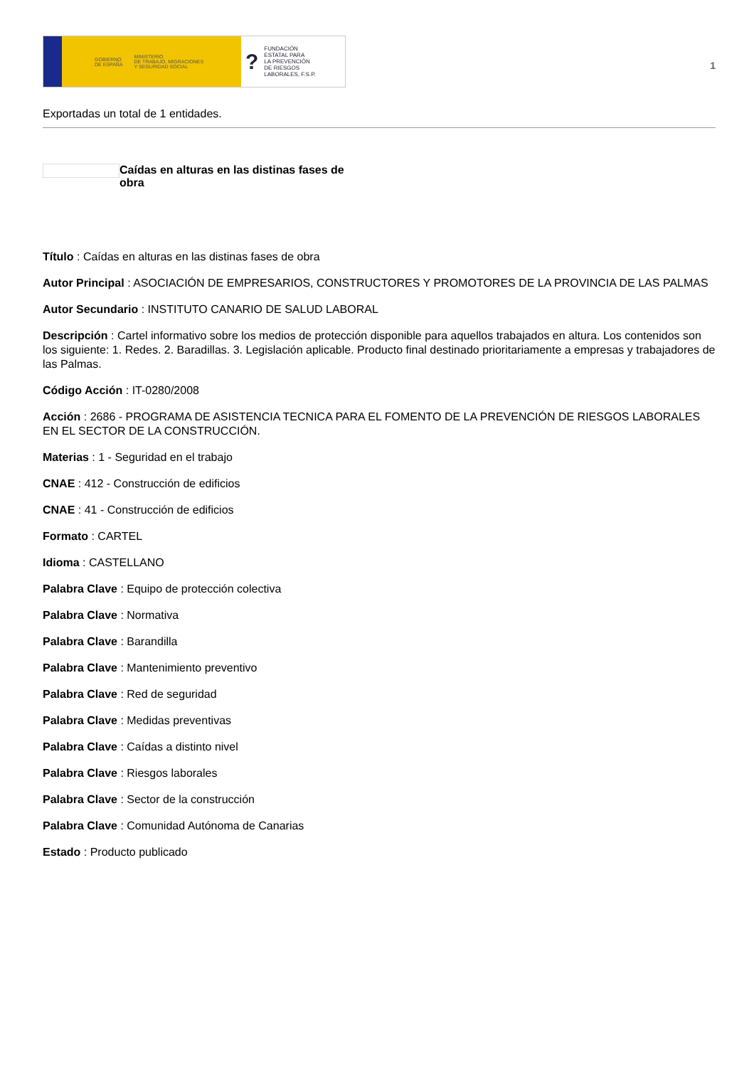GOBIERNO
DE ESPAÑA MINISTERIO
DE TRABAJO, MIGRACIONES
Y SEGURIDAD SOCIAL
? FUNDACIÓN
ESTATAL PARA
LA PREVENCIÓN
DE RIESGOS
LABORALES, F.S.P.
1
Exportadas un total de 1 entidades.
Caídas en alturas en las distinas fases de obra
Título : Caídas en alturas en las distinas fases de obra
Autor Principal : ASOCIACIÓN DE EMPRESARIOS, CONSTRUCTORES Y PROMOTORES DE LA PROVINCIA DE LAS PALMAS
Autor Secundario : INSTITUTO CANARIO DE SALUD LABORAL
Descripción : Cartel informativo sobre los medios de protección disponible para aquellos trabajados en altura. Los contenidos son los siguiente: 1. Redes. 2. Baradillas. 3. Legislación aplicable. Producto final destinado prioritariamente a empresas y trabajadores de las Palmas.
Código Acción : IT-0280/2008
Acción : 2686 - PROGRAMA DE ASISTENCIA TECNICA PARA EL FOMENTO DE LA PREVENCIÓN DE RIESGOS LABORALES EN EL SECTOR DE LA CONSTRUCCIÓN.
Materias : 1 - Seguridad en el trabajo
CNAE : 412 - Construcción de edificios
CNAE : 41 - Construcción de edificios
Formato : CARTEL
Idioma : CASTELLANO
Palabra Clave : Equipo de protección colectiva
Palabra Clave : Normativa
Palabra Clave : Barandilla
Palabra Clave : Mantenimiento preventivo
Palabra Clave : Red de seguridad
Palabra Clave : Medidas preventivas
Palabra Clave : Caídas a distinto nivel
Palabra Clave : Riesgos laborales
Palabra Clave : Sector de la construcción
Palabra Clave : Comunidad Autónoma de Canarias
Estado : Producto publicado